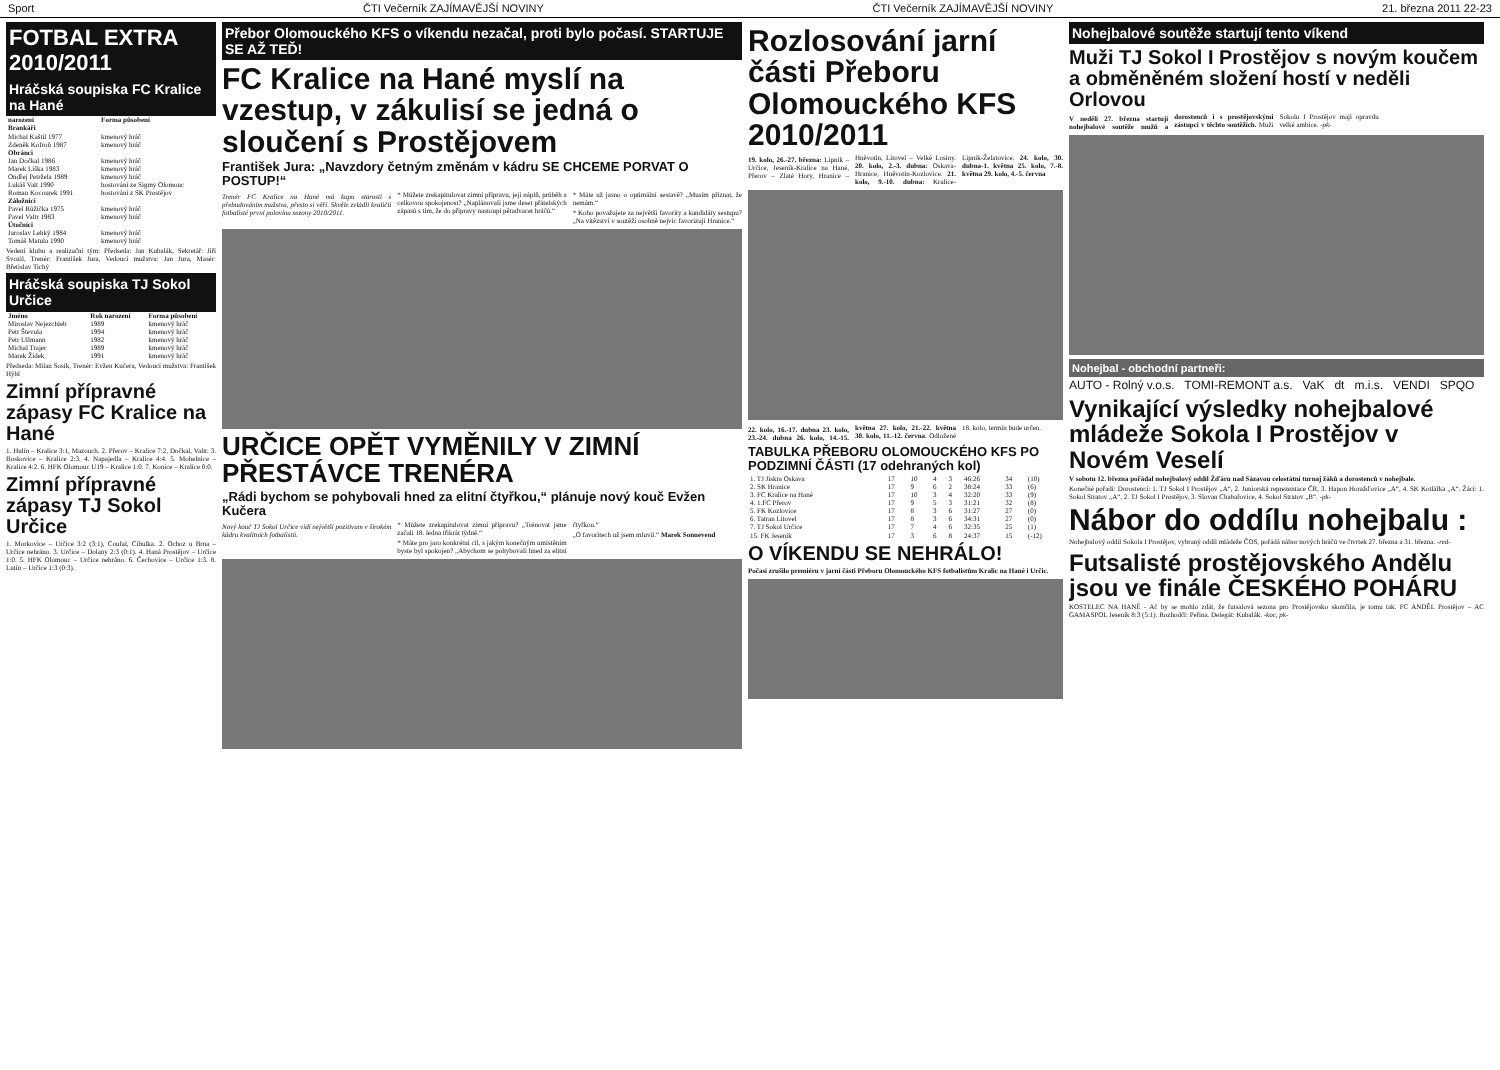Sport ČTI Večerník ZAJÍMAVĚJŠÍ NOVINY ČTI Večerník ZAJÍMAVĚJŠÍ NOVINY 21. března 2011 22-23
FOTBAL EXTRA 2010/2011
Hráčská soupiska FC Kralice na Hané
| narození | Forma působení |
| --- | --- |
| Brankáři | |
| Michal Kaštil 1977 | kmenový hráč |
| Zdeněk Kofroň 1987 | kmenový hráč |
| Obránci | |
| Jan Dočkal 1986 | kmenový hráč |
| Marek Liška 1983 | kmenový hráč |
| Ondřej Petržela 1989 | kmenový hráč |
| Lukáš Valt 1990 | hostování ze Sigmy Olomouc |
| Roman Kocourek 1991 | hostování z SK Prostějov |
| Záložníci | |
| Pavel Růžička 1975 | kmenový hráč |
| Pavel Valtr 1983 | kmenový hráč |
| Útočníci | |
| Jaroslav Lehký 1984 | kmenový hráč |
| Tomáš Matula 1990 | kmenový hráč |
Vedení klubu a realizační tým: Předseda: Jan Kubalák, Sekretář: Jiří Svozil, Trenér: František Jura, Vedoucí mužstva: Jan Jura, Masér: Břetislav Tichý
Hráčská soupiska TJ Sokol Určice
| Jméno | Rok narození | Forma působení |
| --- | --- | --- |
| Miroslav Nejezchleb | 1989 | kmenový hráč |
| Petr Števula | 1994 | kmenový hráč |
| Petr Ullmann | 1982 | kmenový hráč |
| Michal Trajer | 1989 | kmenový hráč |
| Marek Židek | 1991 | kmenový hráč |
Předseda: Milan Sosík, Trenér: Evžen Kučera, Vedoucí mužstva: František Hýbl
Zimní přípravné zápasy FC Kralice na Hané
1. Hulín – Kralice 3:1, Mazouch. 2. Přerov – Kralice 7:2, Dočkal, Valtr. 3. Boskovice – Kralice 2:3. 4. Napajedla – Kralice 4:4. 5. Mohelnice – Kralice 4:2. 6. HFK Olomouc U19 – Kralice 1:0. 7. Konice – Kralice 0:0.
Zimní přípravné zápasy TJ Sokol Určice
1. Morkovice – Určice 3:2 (3:1), Coufal, Cibulka. 2. Ochoz u Brna – Určice nehráno. 3. Určice – Dolany 2:3 (0:1). 4. Haná Prostějov – Určice 1:0. 5. HFK Olomouc – Určice nehráno. 6. Čechovice – Určice 1:3. 8. Lutín – Určice 1:3 (0:3).
Přebor Olomouckého KFS o víkendu nezačal, proti bylo počasí. STARTUJE SE AŽ TEĎ!
FC Kralice na Hané myslí na vzestup, v zákulisí se jedná o sloučení s Prostějovem
František Jura: „Navzdory četným změnám v kádru SE CHCEME PORVAT O POSTUP!“
Trenér FC Kralice na Hané má kupu starostí s přebudováním mužstva, přesto si věří. Skvěle zvládlí kraličtí fotbalisté první polovinu sezony 2010/2011.
* Můžete zrekapitulovat zimní přípravu, jeji náplň, průběh a celkovou spokojenost? „Naplánovali jsme deset přátelských zápasů s tím, že do přípravy nastoupí pětadvacet hráčů.“
* Máte už jasno o optimální sestavě? „Musím přiznat, že nemám.“
* Koho považujete za největší favority a kandidáty sestupu? „Na vítězství v soutěži osobně nejvíc favorizuji Hranice.“
URČICE OPĚT VYMĚNILY V ZIMNÍ PŘESTÁVCE TRENÉRA
„Rádi bychom se pohybovali hned za elitní čtyřkou,“ plánuje nový kouč Evžen Kučera
Nový kouč TJ Sokol Určice vidí největší pozitivum v širokém kádru kvalitních fotbalistů.
* Můžete zrekapitulovat zimní přípravu? „Trénovat jsme začali 18. ledna třikrát týdně.“
* Máte pro jaro konkrétní cíl, s jakým konečným umístěním byste byl spokojen? „Abychom se pohybovali hned za elitní čtyřkou.“
„O favoritech už jsem mluvil.“ Marek Sonnevend
Rozlosování jarní části Přeboru Olomouckého KFS 2010/2011
19. kolo, 26.-27. března: Lipník – Určice, Jeseník-Kralice na Hané, Přerov – Zlaté Hory, Hranice – Hněvotín, Litovel – Velké Losiny. 20. kolo, 2.-3. dubna: Oskava-Hranice, Hněvotín-Kozlovice. 21. kolo, 9.-10. dubna: Kralice-Lipník-Želatovice. 24. kolo, 30. dubna-1. května 25. kolo, 7.-8. května 29. kolo, 4.-5. června
22. kolo, 16.-17. dubna 23. kolo, 23.-24. dubna 26. kolo, 14.-15. května 27. kolo, 21.-22. května 30. kolo, 11.-12. června. Odložené 18. kolo, termín bude určen.
TABULKA PŘEBORU OLOMOUCKÉHO KFS PO PODZIMNÍ ČÁSTI (17 odehraných kol)
| 1. TJ Jiskra Oskava | 17 | 10 | 4 | 3 | 46:26 | 34 | (10) |
| 2. SK Hranice | 17 | 9 | 6 | 2 | 38:24 | 33 | (6) |
| 3. FC Kralice na Hané | 17 | 10 | 3 | 4 | 32:20 | 33 | (9) |
| 4. 1.FC Přerov | 17 | 9 | 5 | 3 | 31:21 | 32 | (8) |
| 5. FK Kozlovice | 17 | 8 | 3 | 6 | 31:27 | 27 | (0) |
| 6. Tatran Litovel | 17 | 8 | 3 | 6 | 34:31 | 27 | (0) |
| 7. TJ Sokol Určice | 17 | 7 | 4 | 6 | 32:35 | 25 | (1) |
| 15. FK Jeseník | 17 | 3 | 6 | 8 | 24:37 | 15 | (-12) |
O VÍKENDU SE NEHRÁLO!
Počasí zrušilo premiéru v jarní části Přeboru Olomouckého KFS fotbalistům Kralic na Hané i Určic.
Nohejbalové soutěže startují tento víkend
Muži TJ Sokol I Prostějov s novým koučem a obměněném složení hostí v neděli Orlovou
V neděli 27. března startují nohejbalové soutěže mužů a dorostenců i s prostějovskými zástupci v těchto soutěžích. Muži Sokolu I Prostějov mají opravdu velké ambice. -pk-
Nohejbal - obchodní partneři:
AUTO - Rolný v.o.s. TOMI-REMONT a.s. VaK dt m.i.s. VENDI SPQO
Vynikající výsledky nohejbalové mládeže Sokola I Prostějov v Novém Veselí
V sobotu 12. března pořádal nohejbalový oddíl Žďáru nad Sázavou celostátní turnaj žáků a dorostenců v nohejbale.
Konečné pořadí: Dorostenci: 1. TJ Sokol I Prostějov „A“, 2. Juniorská reprezentace ČR, 3. Hapon Horažďovice „A“, 4. SK Kotlářka „A“. Žáci: 1. Sokol Stratov „A“, 2. TJ Sokol I Prostějov, 3. Slovan Chabařovice, 4. Sokol Stratov „B“. -pk-
Nábor do oddílu nohejbalu :
Nohejbalový oddíl Sokola I Prostějov, vybraný oddíl mládeže ČOS, pořádá nábor nových hráčů ve čtvrtek 27. března a 31. března. -red-
Futsalisté prostějovského Andělu jsou ve finále ČESKÉHO POHÁRU
KOSTELEC NA HANÉ - Ač by se mohlo zdát, že futsalová sezona pro Prostějovsko skončila, je tomu tak. FC ANDĚL Prostějov – AC GAMASPOL Jeseník 8:3 (5:1). Rozhodčí: Peřina. Delegát: Kubalák. -koc, pk-